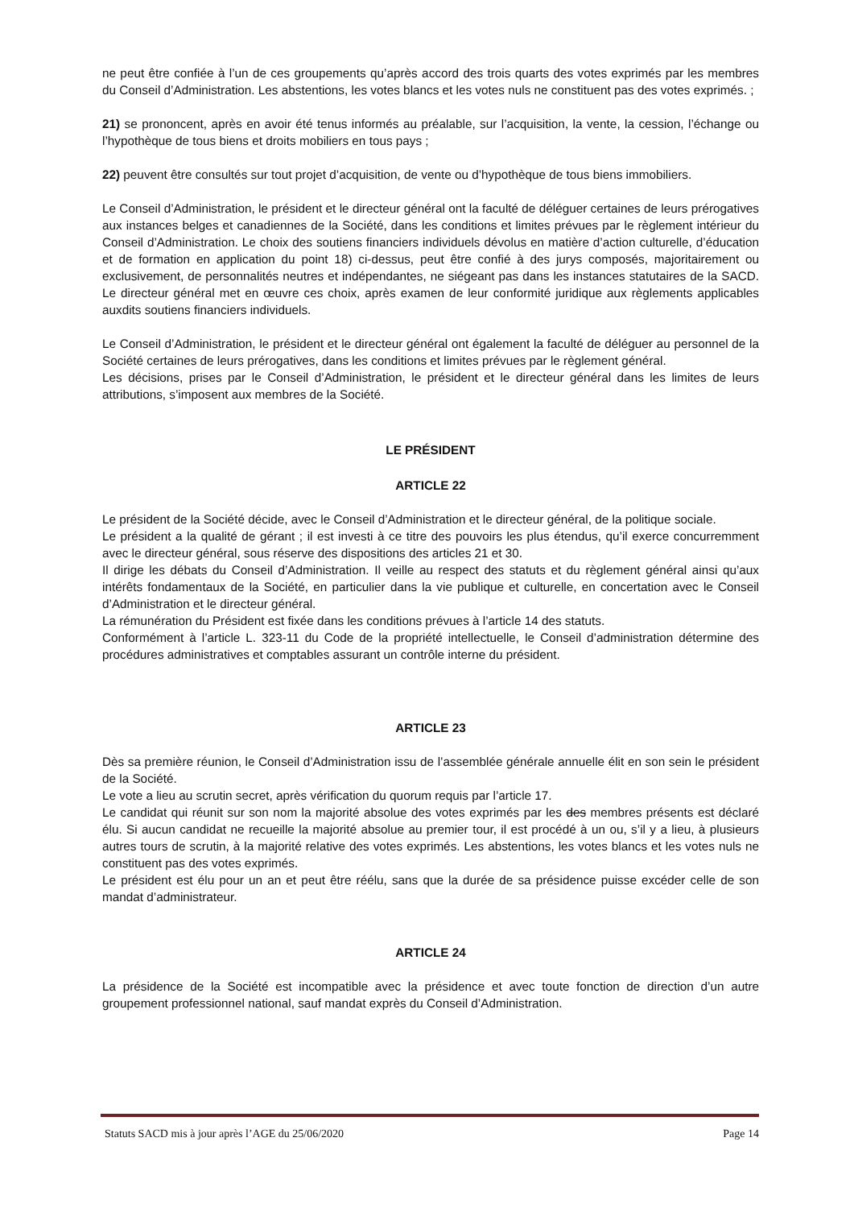ne peut être confiée à l’un de ces groupements qu’après accord des trois quarts des votes exprimés par les membres du Conseil d’Administration. Les abstentions, les votes blancs et les votes nuls ne constituent pas des votes exprimés. ;
21) se prononcent, après en avoir été tenus informés au préalable, sur l’acquisition, la vente, la cession, l’échange ou l’hypothèque de tous biens et droits mobiliers en tous pays ;
22) peuvent être consultés sur tout projet d’acquisition, de vente ou d’hypothèque de tous biens immobiliers.
Le Conseil d’Administration, le président et le directeur général ont la faculté de déléguer certaines de leurs prérogatives aux instances belges et canadiennes de la Société, dans les conditions et limites prévues par le règlement intérieur du Conseil d’Administration. Le choix des soutiens financiers individuels dévolus en matière d’action culturelle, d’éducation et de formation en application du point 18) ci-dessus, peut être confié à des jurys composés, majoritairement ou exclusivement, de personnalités neutres et indépendantes, ne siégeant pas dans les instances statutaires de la SACD. Le directeur général met en œuvre ces choix, après examen de leur conformité juridique aux règlements applicables auxdits soutiens financiers individuels.
Le Conseil d’Administration, le président et le directeur général ont également la faculté de déléguer au personnel de la Société certaines de leurs prérogatives, dans les conditions et limites prévues par le règlement général.
Les décisions, prises par le Conseil d’Administration, le président et le directeur général dans les limites de leurs attributions, s’imposent aux membres de la Société.
LE PRÉSIDENT
ARTICLE 22
Le président de la Société décide, avec le Conseil d’Administration et le directeur général, de la politique sociale.
Le président a la qualité de gérant ; il est investi à ce titre des pouvoirs les plus étendus, qu’il exerce concurremment avec le directeur général, sous réserve des dispositions des articles 21 et 30.
Il dirige les débats du Conseil d’Administration. Il veille au respect des statuts et du règlement général ainsi qu’aux intérêts fondamentaux de la Société, en particulier dans la vie publique et culturelle, en concertation avec le Conseil d’Administration et le directeur général.
La rémunération du Président est fixée dans les conditions prévues à l’article 14 des statuts.
Conformément à l’article L. 323-11 du Code de la propriété intellectuelle, le Conseil d’administration détermine des procédures administratives et comptables assurant un contrôle interne du président.
ARTICLE 23
Dès sa première réunion, le Conseil d’Administration issu de l’assemblée générale annuelle élit en son sein le président de la Société.
Le vote a lieu au scrutin secret, après vérification du quorum requis par l’article 17.
Le candidat qui réunit sur son nom la majorité absolue des votes exprimés par les des membres présents est déclaré élu. Si aucun candidat ne recueille la majorité absolue au premier tour, il est procédé à un ou, s’il y a lieu, à plusieurs autres tours de scrutin, à la majorité relative des votes exprimés. Les abstentions, les votes blancs et les votes nuls ne constituent pas des votes exprimés.
Le président est élu pour un an et peut être réélu, sans que la durée de sa présidence puisse excéder celle de son mandat d’administrateur.
ARTICLE 24
La présidence de la Société est incompatible avec la présidence et avec toute fonction de direction d’un autre groupement professionnel national, sauf mandat exprès du Conseil d’Administration.
Statuts SACD mis à jour après l’AGE du 25/06/2020 Page 14